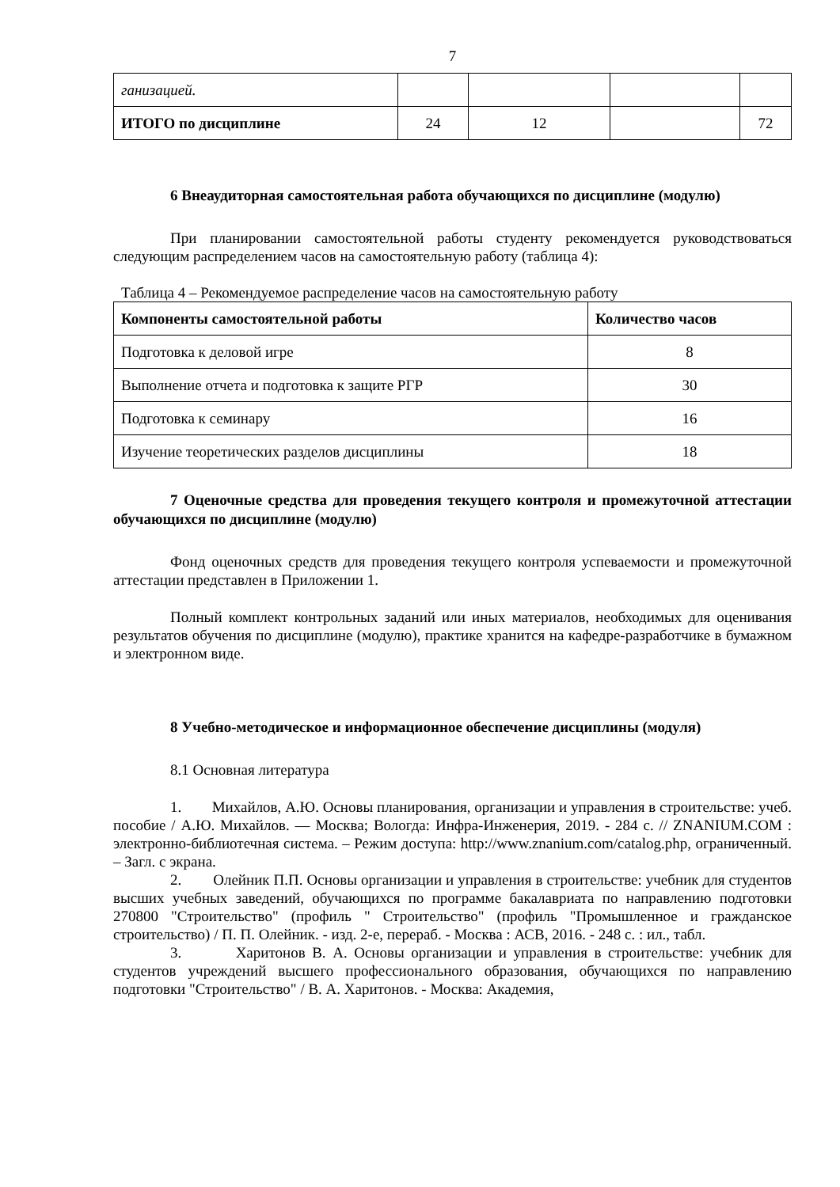7
| ганизацией. | | | | |
| ИТОГО по дисциплине | 24 | 12 | | 72 |
6 Внеаудиторная самостоятельная работа обучающихся по дисциплине (модулю)
При планировании самостоятельной работы студенту рекомендуется руководствоваться следующим распределением часов на самостоятельную работу (таблица 4):
Таблица 4 – Рекомендуемое распределение часов на самостоятельную работу
| Компоненты самостоятельной работы | Количество часов |
| --- | --- |
| Подготовка к деловой игре | 8 |
| Выполнение отчета и подготовка к защите РГР | 30 |
| Подготовка к семинару | 16 |
| Изучение теоретических разделов дисциплины | 18 |
7 Оценочные средства для проведения текущего контроля и промежуточной аттестации обучающихся по дисциплине (модулю)
Фонд оценочных средств для проведения текущего контроля успеваемости и промежуточной аттестации представлен в Приложении 1.
Полный комплект контрольных заданий или иных материалов, необходимых для оценивания результатов обучения по дисциплине (модулю), практике хранится на кафедре-разработчике в бумажном и электронном виде.
8 Учебно-методическое и информационное обеспечение дисциплины (модуля)
8.1 Основная литература
1. Михайлов, А.Ю. Основы планирования, организации и управления в строительстве: учеб. пособие / А.Ю. Михайлов. — Москва; Вологда: Инфра-Инженерия, 2019. - 284 с. // ZNANIUM.COM : электронно-библиотечная система. – Режим доступа: http://www.znanium.com/catalog.php, ограниченный. – Загл. с экрана.
2. Олейник П.П. Основы организации и управления в строительстве: учебник для студентов высших учебных заведений, обучающихся по программе бакалавриата по направлению подготовки 270800 "Строительство" (профиль " Строительство" (профиль "Промышленное и гражданское строительство) / П. П. Олейник. - изд. 2-е, перераб. - Москва : АСВ, 2016. - 248 с. : ил., табл.
3. Харитонов В. А. Основы организации и управления в строительстве: учебник для студентов учреждений высшего профессионального образования, обучающихся по направлению подготовки "Строительство" / В. А. Харитонов. - Москва: Академия,